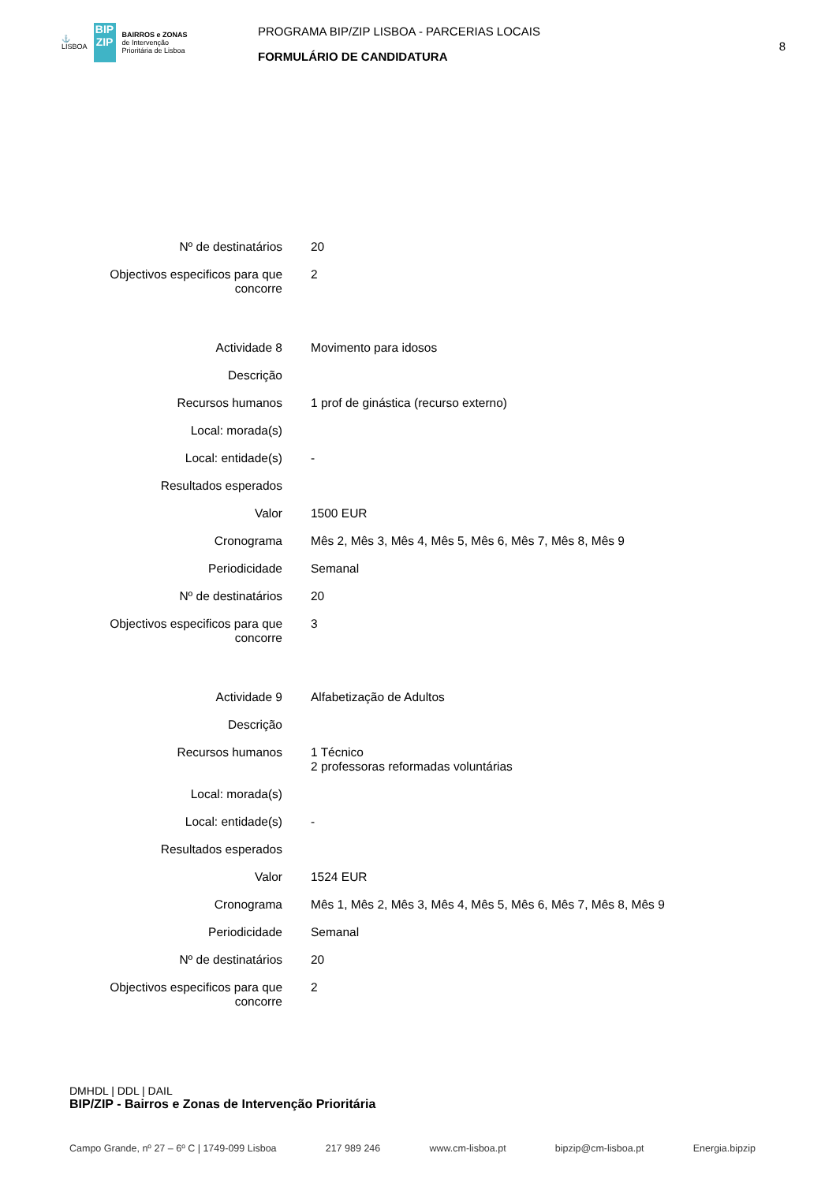⚓
LISBOA
BIP ZIP
BAIRROS e ZONAS
de Intervenção
Prioritária de Lisboa
PROGRAMA BIP/ZIP LISBOA - PARCERIAS LOCAIS
FORMULÁRIO DE CANDIDATURA
8
| Nº de destinatários | 20 |
| Objectivos especificos para que concorre | 2 |
| Actividade 8 | Movimento para idosos |
| Descrição | |
| Recursos humanos | 1 prof de ginástica (recurso externo) |
| Local: morada(s) | |
| Local: entidade(s) | - |
| Resultados esperados | |
| Valor | 1500 EUR |
| Cronograma | Mês 2, Mês 3, Mês 4, Mês 5, Mês 6, Mês 7, Mês 8, Mês 9 |
| Periodicidade | Semanal |
| Nº de destinatários | 20 |
| Objectivos especificos para que concorre | 3 |
| Actividade 9 | Alfabetização de Adultos |
| Descrição | |
| Recursos humanos | 1 Técnico 2 professoras reformadas voluntárias |
| Local: morada(s) | |
| Local: entidade(s) | - |
| Resultados esperados | |
| Valor | 1524 EUR |
| Cronograma | Mês 1, Mês 2, Mês 3, Mês 4, Mês 5, Mês 6, Mês 7, Mês 8, Mês 9 |
| Periodicidade | Semanal |
| Nº de destinatários | 20 |
| Objectivos especificos para que concorre | 2 |
DMHDL | DDL | DAIL
BIP/ZIP - Bairros e Zonas de Intervenção Prioritária
Campo Grande, nº 27 – 6º C | 1749-099 Lisboa 217 989 246 www.cm-lisboa.pt bipzip@cm-lisboa.pt Energia.bipzip